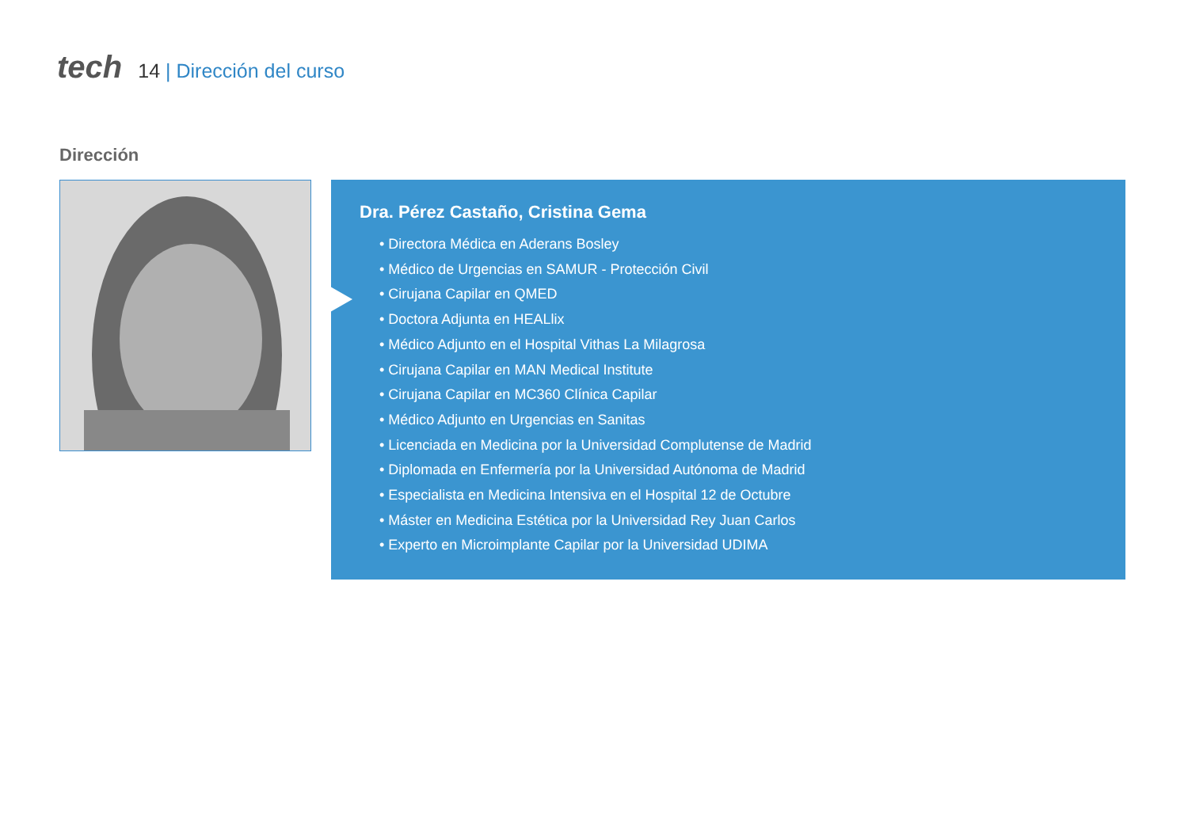tech
14 | Dirección del curso
Dirección
Dra. Pérez Castaño, Cristina Gema
• Directora Médica en Aderans Bosley
• Médico de Urgencias en SAMUR - Protección Civil
• Cirujana Capilar en QMED
• Doctora Adjunta en HEALlix
• Médico Adjunto en el Hospital Vithas La Milagrosa
• Cirujana Capilar en MAN Medical Institute
• Cirujana Capilar en MC360 Clínica Capilar
• Médico Adjunto en Urgencias en Sanitas
• Licenciada en Medicina por la Universidad Complutense de Madrid
• Diplomada en Enfermería por la Universidad Autónoma de Madrid
• Especialista en Medicina Intensiva en el Hospital 12 de Octubre
• Máster en Medicina Estética por la Universidad Rey Juan Carlos
• Experto en Microimplante Capilar por la Universidad UDIMA